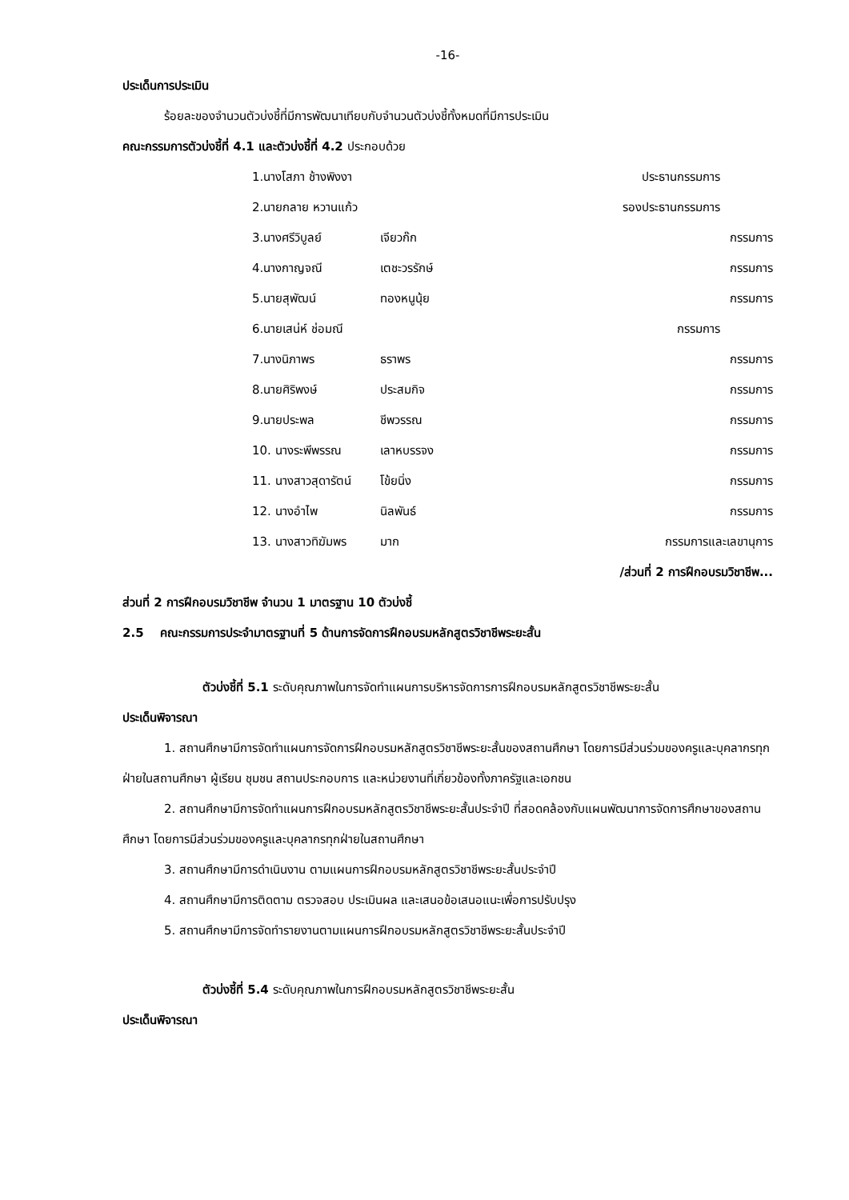-16-
ประเด็นการประเมิน
ร้อยละของจำนวนตัวบ่งชี้ที่มีการพัฒนาเทียบกับจำนวนตัวบ่งชี้ทั้งหมดที่มีการประเมิน
คณะกรรมการตัวบ่งชี้ที่ 4.1 และตัวบ่งชี้ที่ 4.2 ประกอบด้วย
1.นางโสภา ช้างพิงงา ประธานกรรมการ
2.นายกลาย หวานแก้ว รองประธานกรรมการ
3.นางศรีวิบูลย์ เจียวก๊ก กรรมการ
4.นางกาญจณี เตชะวรรักษ์ กรรมการ
5.นายสุพัฒน์ ทองหนูนุ้ย กรรมการ
6.นายเสน่ห์ ช่อมณี กรรมการ
7.นางนิภาพร ธราพร กรรมการ
8.นายศิริพงษ์ ประสมกิจ กรรมการ
9.นายประพล ชีพวรรณ กรรมการ
10. นางระพีพรรณ เลาหบรรจง กรรมการ
11. นางสาวสุดารัตน์ โข้ยนิ่ง กรรมการ
12. นางอำไพ นิลพันธ์ กรรมการ
13. นางสาวทิฆัมพร มาก กรรมการและเลขานุการ
/ส่วนที่ 2 การฝึกอบรมวิชาชีพ...
ส่วนที่ 2 การฝึกอบรมวิชาชีพ จำนวน 1 มาตรฐาน 10 ตัวบ่งชี้
2.5 คณะกรรมการประจำมาตรฐานที่ 5 ด้านการจัดการฝึกอบรมหลักสูตรวิชาชีพระยะสั้น
ตัวบ่งชี้ที่ 5.1 ระดับคุณภาพในการจัดทำแผนการบริหารจัดการการฝึกอบรมหลักสูตรวิชาชีพระยะสั้น
ประเด็นพิจารณา
1. สถานศึกษามีการจัดทำแผนการจัดการฝึกอบรมหลักสูตรวิชาชีพระยะสั้นของสถานศึกษา โดยการมีส่วนร่วมของครูและบุคลากรทุกฝ่ายในสถานศึกษา ผู้เรียน ชุมชน สถานประกอบการ และหน่วยงานที่เกี่ยวข้องทั้งภาครัฐและเอกชน
2. สถานศึกษามีการจัดทำแผนการฝึกอบรมหลักสูตรวิชาชีพระยะสั้นประจำปี ที่สอดคล้องกับแผนพัฒนาการจัดการศึกษาของสถานศึกษา โดยการมีส่วนร่วมของครูและบุคลากรทุกฝ่ายในสถานศึกษา
3. สถานศึกษามีการดำเนินงาน ตามแผนการฝึกอบรมหลักสูตรวิชาชีพระยะสั้นประจำปี
4. สถานศึกษามีการติดตาม ตรวจสอบ ประเมินผล และเสนอข้อเสนอแนะเพื่อการปรับปรุง
5. สถานศึกษามีการจัดทำรายงานตามแผนการฝึกอบรมหลักสูตรวิชาชีพระยะสั้นประจำปี
ตัวบ่งชี้ที่ 5.4 ระดับคุณภาพในการฝึกอบรมหลักสูตรวิชาชีพระยะสั้น
ประเด็นพิจารณา